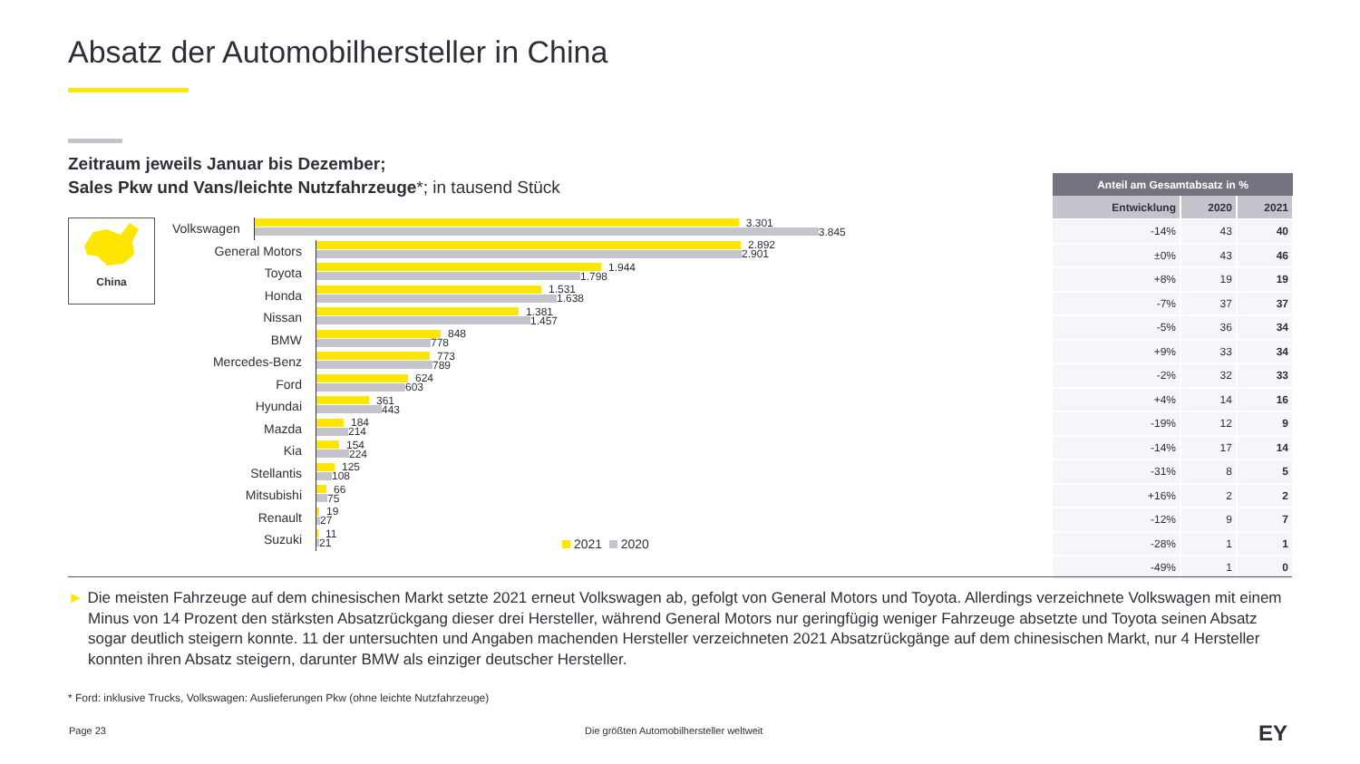Absatz der Automobilhersteller in China
Zeitraum jeweils Januar bis Dezember;
Sales Pkw und Vans/leichte Nutzfahrzeuge*; in tausend Stück
China
Volkswagen
3.301
3.845
General Motors
2.892
2.901
Toyota
1.944
1.798
Honda
1.531
1.638
Nissan
1.381
1.457
BMW
848
778
Mercedes-Benz
773
789
Ford
624
603
Hyundai
361
443
Mazda
184
214
Kia
154
224
Stellantis
125
108
Mitsubishi
66
75
Renault
19
27
Suzuki
11
21
2021 2020
| Anteil am Gesamtabsatz in % | | |
| --- | --- | --- |
| Entwicklung | 2020 | 2021 |
| -14% | 43 | 40 |
| ±0% | 43 | 46 |
| +8% | 19 | 19 |
| -7% | 37 | 37 |
| -5% | 36 | 34 |
| +9% | 33 | 34 |
| -2% | 32 | 33 |
| +4% | 14 | 16 |
| -19% | 12 | 9 |
| -14% | 17 | 14 |
| -31% | 8 | 5 |
| +16% | 2 | 2 |
| -12% | 9 | 7 |
| -28% | 1 | 1 |
| -49% | 1 | 0 |
► Die meisten Fahrzeuge auf dem chinesischen Markt setzte 2021 erneut Volkswagen ab, gefolgt von General Motors und Toyota. Allerdings verzeichnete Volkswagen mit einem Minus von 14 Prozent den stärksten Absatzrückgang dieser drei Hersteller, während General Motors nur geringfügig weniger Fahrzeuge absetzte und Toyota seinen Absatz sogar deutlich steigern konnte. 11 der untersuchten und Angaben machenden Hersteller verzeichneten 2021 Absatzrückgänge auf dem chinesischen Markt, nur 4 Hersteller konnten ihren Absatz steigern, darunter BMW als einziger deutscher Hersteller.
* Ford: inklusive Trucks, Volkswagen: Auslieferungen Pkw (ohne leichte Nutzfahrzeuge)
Page 23
Die größten Automobilhersteller weltweit
EY